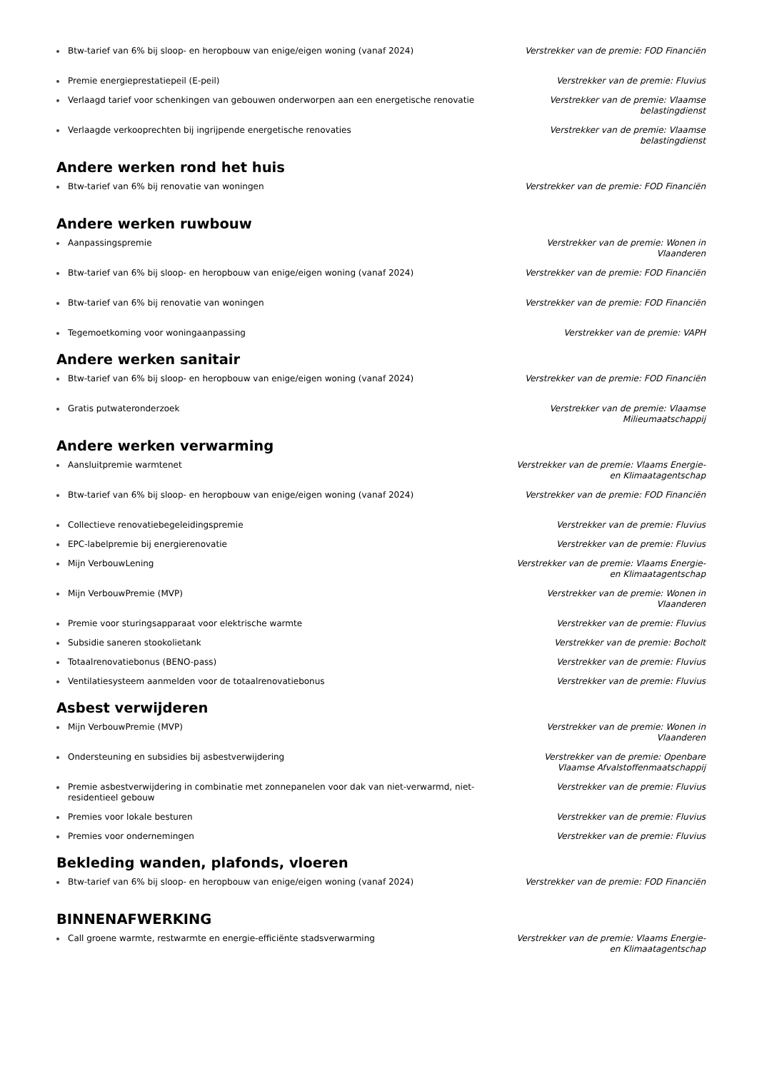Btw-tarief van 6% bij sloop- en heropbouw van enige/eigen woning (vanaf 2024) Verstrekker van de premie: FOD Financiën
Premie energieprestatiepeil (E-peil) Verstrekker van de premie: Fluvius
Verlaagd tarief voor schenkingen van gebouwen onderworpen aan een energetische renovatie
Verstrekker van de premie: Vlaamse belastingdienst
Verlaagde verkooprechten bij ingrijpende energetische renovaties Verstrekker van de premie: Vlaamse belastingdienst
Andere werken rond het huis
Btw-tarief van 6% bij renovatie van woningen Verstrekker van de premie: FOD Financiën
Andere werken ruwbouw
Aanpassingspremie Verstrekker van de premie: Wonen in Vlaanderen
Btw-tarief van 6% bij sloop- en heropbouw van enige/eigen woning (vanaf 2024) Verstrekker van de premie: FOD Financiën
Btw-tarief van 6% bij renovatie van woningen Verstrekker van de premie: FOD Financiën
Tegemoetkoming voor woningaanpassing Verstrekker van de premie: VAPH
Andere werken sanitair
Btw-tarief van 6% bij sloop- en heropbouw van enige/eigen woning (vanaf 2024) Verstrekker van de premie: FOD Financiën
Gratis putwateronderzoek Verstrekker van de premie: Vlaamse Milieumaatschappij
Andere werken verwarming
Aansluitpremie warmtenet Verstrekker van de premie: Vlaams Energie- en Klimaatagentschap
Btw-tarief van 6% bij sloop- en heropbouw van enige/eigen woning (vanaf 2024) Verstrekker van de premie: FOD Financiën
Collectieve renovatiebegeleidingspremie Verstrekker van de premie: Fluvius
EPC-labelpremie bij energierenovatie Verstrekker van de premie: Fluvius
Mijn VerbouwLening Verstrekker van de premie: Vlaams Energie- en Klimaatagentschap
Mijn VerbouwPremie (MVP) Verstrekker van de premie: Wonen in Vlaanderen
Premie voor sturingsapparaat voor elektrische warmte Verstrekker van de premie: Fluvius
Subsidie saneren stookolietank Verstrekker van de premie: Bocholt
Totaalrenovatiebonus (BENO-pass) Verstrekker van de premie: Fluvius
Ventilatiesysteem aanmelden voor de totaalrenovatiebonus Verstrekker van de premie: Fluvius
Asbest verwijderen
Mijn VerbouwPremie (MVP) Verstrekker van de premie: Wonen in Vlaanderen
Ondersteuning en subsidies bij asbestverwijdering Verstrekker van de premie: Openbare Vlaamse Afvalstoffenmaatschappij
Premie asbestverwijdering in combinatie met zonnepanelen voor dak van niet-verwarmd, niet-residentieel gebouw
Verstrekker van de premie: Fluvius
Premies voor lokale besturen Verstrekker van de premie: Fluvius
Premies voor ondernemingen Verstrekker van de premie: Fluvius
Bekleding wanden, plafonds, vloeren
Btw-tarief van 6% bij sloop- en heropbouw van enige/eigen woning (vanaf 2024) Verstrekker van de premie: FOD Financiën
BINNENAFWERKING
Call groene warmte, restwarmte en energie-efficiënte stadsverwarming Verstrekker van de premie: Vlaams Energie- en Klimaatagentschap